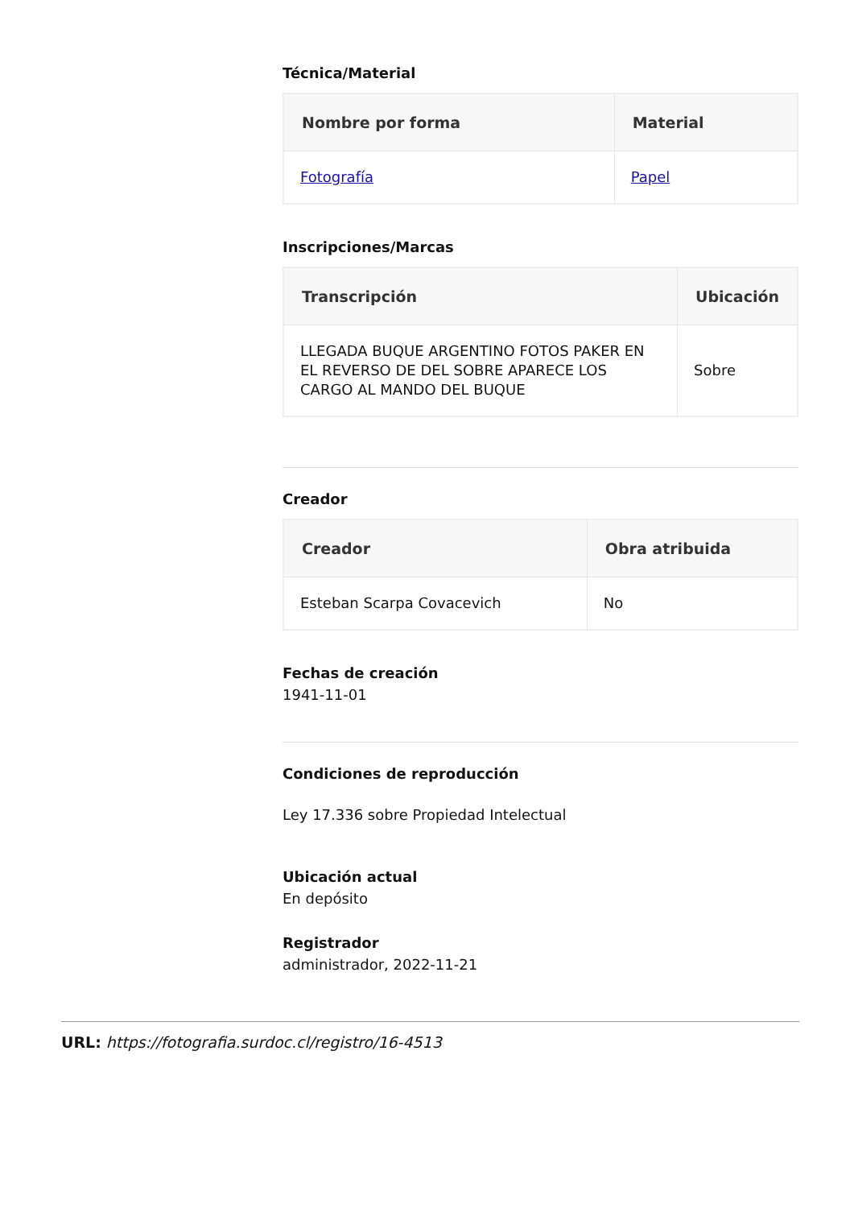Técnica/Material
| Nombre por forma | Material |
| --- | --- |
| Fotografía | Papel |
Inscripciones/Marcas
| Transcripción | Ubicación |
| --- | --- |
| LLEGADA BUQUE ARGENTINO FOTOS PAKER EN EL REVERSO DE DEL SOBRE APARECE LOS CARGO AL MANDO DEL BUQUE | Sobre |
Creador
| Creador | Obra atribuida |
| --- | --- |
| Esteban Scarpa Covacevich | No |
Fechas de creación
1941-11-01
Condiciones de reproducción
Ley 17.336 sobre Propiedad Intelectual
Ubicación actual
En depósito
Registrador
administrador, 2022-11-21
URL: https://fotografia.surdoc.cl/registro/16-4513